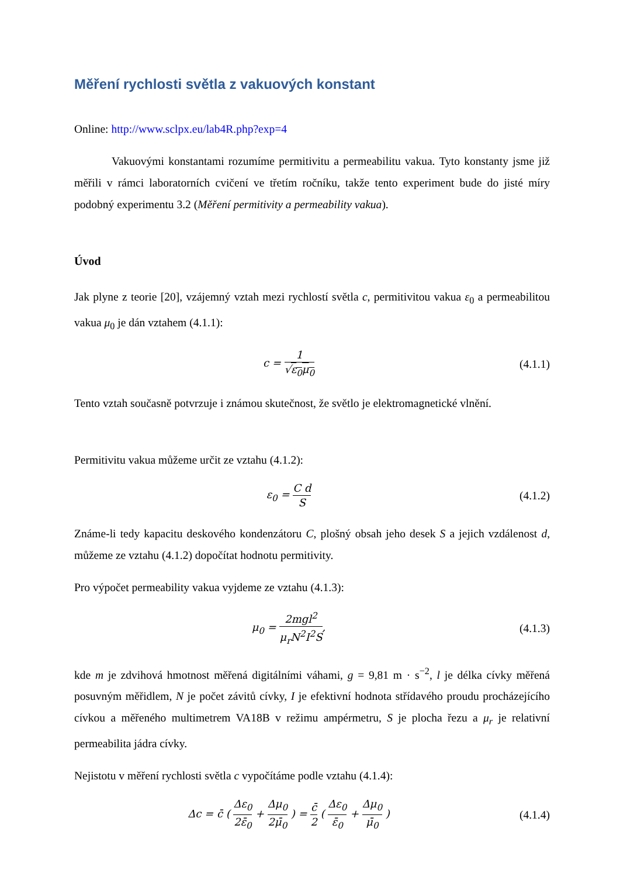Měření rychlosti světla z vakuových konstant
Online: http://www.sclpx.eu/lab4R.php?exp=4
Vakuovými konstantami rozumíme permitivitu a permeabilitu vakua. Tyto konstanty jsme již měřili v rámci laboratorních cvičení ve třetím ročníku, takže tento experiment bude do jisté míry podobný experimentu 3.2 (Měření permitivity a permeability vakua).
Úvod
Jak plyne z teorie [20], vzájemný vztah mezi rychlostí světla c, permitivitou vakua ε<sub>0</sub> a permeabilitou vakua μ<sub>0</sub> je dán vztahem (4.1.1):
c = 1 √ε<sub>0</sub>μ<sub>0</sub>
(4.1.1)
Tento vztah současně potvrzuje i známou skutečnost, že světlo je elektromagnetické vlnění.
Permitivitu vakua můžeme určit ze vztahu (4.1.2):
ε<sub>0</sub> = C d S
(4.1.2)
Známe-li tedy kapacitu deskového kondenzátoru C, plošný obsah jeho desek S a jejich vzdálenost d, můžeme ze vztahu (4.1.2) dopočítat hodnotu permitivity.
Pro výpočet permeability vakua vyjdeme ze vztahu (4.1.3):
μ<sub>0</sub> = 2mgl<sup>2</sup> μ<sub>r</sub>N<sup>2</sup>I<sup>2</sup>S,
(4.1.3)
kde m je zdvihová hmotnost měřená digitálními váhami, g = 9,81 m · s<sup>−2</sup>, l je délka cívky měřená posuvným měřidlem, N je počet závitů cívky, I je efektivní hodnota střídavého proudu procházejícího cívkou a měřeného multimetrem VA18B v režimu ampérmetru, S je plocha řezu a μ<sub>r</sub> je relativní permeabilita jádra cívky.
Nejistotu v měření rychlosti světla c vypočítáme podle vztahu (4.1.4):
Δc = c̄ ( Δε<sub>0</sub> 2ε̄<sub>0</sub> + Δμ<sub>0</sub> 2μ̄<sub>0</sub> ) = c̄ 2 ( Δε<sub>0</sub> ε̄<sub>0</sub> + Δμ<sub>0</sub> μ̄<sub>0</sub> )
(4.1.4)